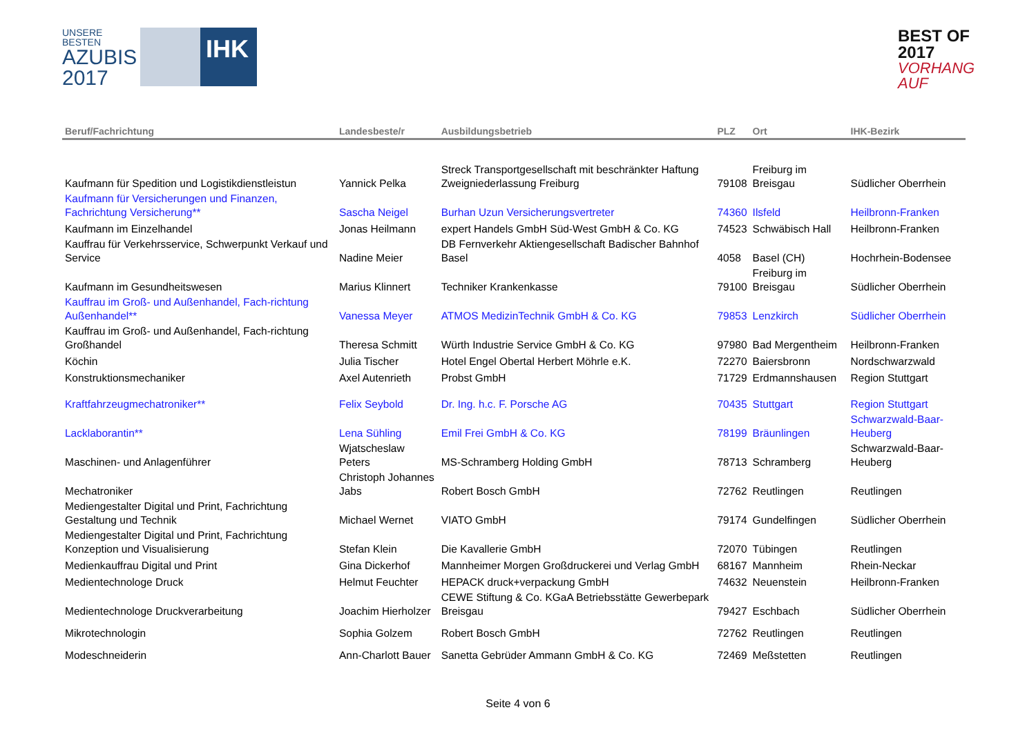UNSERE BESTEN
AZUBIS
2017
IHK
BEST OF 2017
VORHANG AUF
| Beruf/Fachrichtung | Landesbeste/r | Ausbildungsbetrieb | PLZ | Ort | IHK-Bezirk |
| --- | --- | --- | --- | --- | --- |
| Kaufmann für Spedition und Logistikdienstleistun | Yannick Pelka | Streck Transportgesellschaft mit beschränkter Haftung Zweigniederlassung Freiburg | 79108 | Freiburg im Breisgau | Südlicher Oberrhein |
| Kaufmann für Versicherungen und Finanzen, Fachrichtung Versicherung** | Sascha Neigel | Burhan Uzun Versicherungsvertreter | 74360 | Ilsfeld | Heilbronn-Franken |
| Kaufmann im Einzelhandel | Jonas Heilmann | expert Handels GmbH Süd-West GmbH & Co. KG | 74523 | Schwäbisch Hall | Heilbronn-Franken |
| Kauffrau für Verkehrsservice, Schwerpunkt Verkauf und Service | Nadine Meier | DB Fernverkehr Aktiengesellschaft Badischer Bahnhof Basel | 4058 | Basel (CH) | Hochrhein-Bodensee |
| Kaufmann im Gesundheitswesen | Marius Klinnert | Techniker Krankenkasse | 79100 | Freiburg im Breisgau | Südlicher Oberrhein |
| Kauffrau im Groß- und Außenhandel, Fach-richtung Außenhandel** | Vanessa Meyer | ATMOS MedizinTechnik GmbH & Co. KG | 79853 | Lenzkirch | Südlicher Oberrhein |
| Kauffrau im Groß- und Außenhandel, Fach-richtung Großhandel | Theresa Schmitt | Würth Industrie Service GmbH & Co. KG | 97980 | Bad Mergentheim | Heilbronn-Franken |
| Köchin | Julia Tischer | Hotel Engel Obertal Herbert Möhrle e.K. | 72270 | Baiersbronn | Nordschwarzwald |
| Konstruktionsmechaniker | Axel Autenrieth | Probst GmbH | 71729 | Erdmannshausen | Region Stuttgart |
| Kraftfahrzeugmechatroniker** | Felix Seybold | Dr. Ing. h.c. F. Porsche AG | 70435 | Stuttgart | Region Stuttgart |
| Lacklaborantin** | Lena Sühling | Emil Frei GmbH & Co. KG | 78199 | Bräunlingen | Schwarzwald-Baar-Heuberg |
| Maschinen- und Anlagenführer | Wjatscheslaw Peters | MS-Schramberg Holding GmbH | 78713 | Schramberg | Schwarzwald-Baar-Heuberg |
| Mechatroniker | Christoph Johannes Jabs | Robert Bosch GmbH | 72762 | Reutlingen | Reutlingen |
| Mediengestalter Digital und Print, Fachrichtung Gestaltung und Technik | Michael Wernet | VIATO GmbH | 79174 | Gundelfingen | Südlicher Oberrhein |
| Mediengestalter Digital und Print, Fachrichtung Konzeption und Visualisierung | Stefan Klein | Die Kavallerie GmbH | 72070 | Tübingen | Reutlingen |
| Medienkauffrau Digital und Print | Gina Dickerhof | Mannheimer Morgen Großdruckerei und Verlag GmbH | 68167 | Mannheim | Rhein-Neckar |
| Medientechnologe Druck | Helmut Feuchter | HEPACK druck+verpackung GmbH | 74632 | Neuenstein | Heilbronn-Franken |
| Medientechnologe Druckverarbeitung | Joachim Hierholzer | CEWE Stiftung & Co. KGaA Betriebsstätte Gewerbepark Breisgau | 79427 | Eschbach | Südlicher Oberrhein |
| Mikrotechnologin | Sophia Golzem | Robert Bosch GmbH | 72762 | Reutlingen | Reutlingen |
| Modeschneiderin | Ann-Charlott Bauer | Sanetta Gebrüder Ammann GmbH & Co. KG | 72469 | Meßstetten | Reutlingen |
Seite 4 von 6